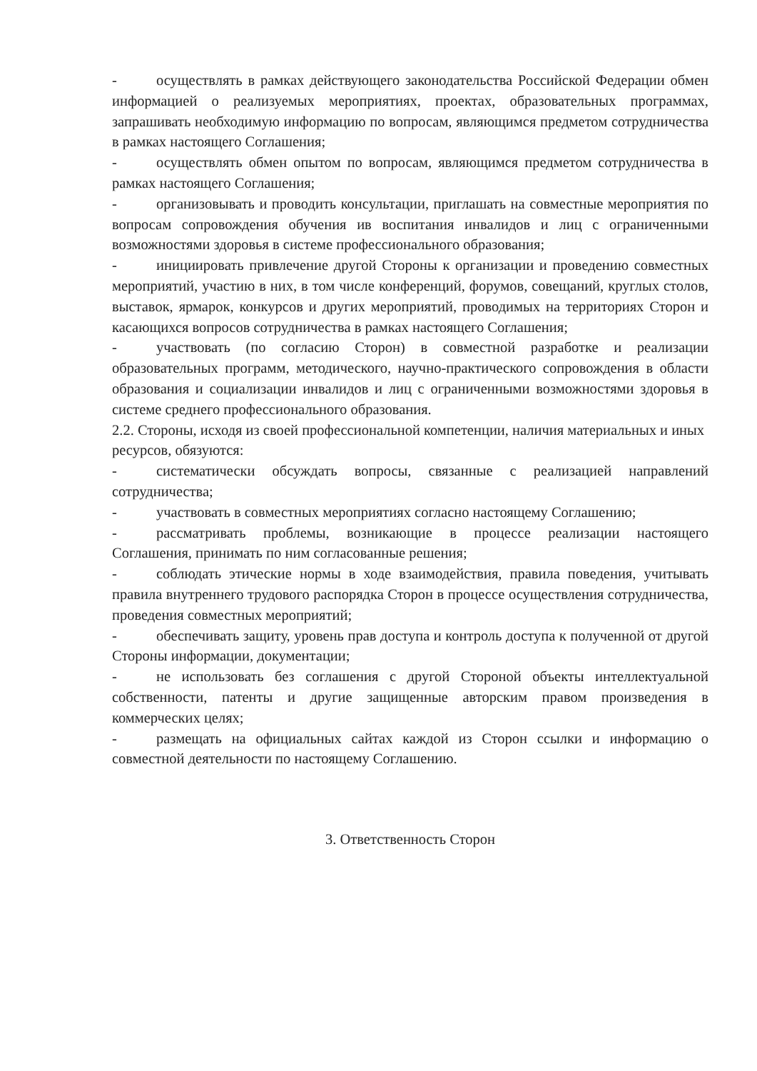- осуществлять в рамках действующего законодательства Российской Федерации обмен информацией о реализуемых мероприятиях, проектах, образовательных программах, запрашивать необходимую информацию по вопросам, являющимся предметом сотрудничества в рамках настоящего Соглашения;
- осуществлять обмен опытом по вопросам, являющимся предметом сотрудничества в рамках настоящего Соглашения;
- организовывать и проводить консультации, приглашать на совместные мероприятия по вопросам сопровождения обучения ив воспитания инвалидов и лиц с ограниченными возможностями здоровья в системе профессионального образования;
- инициировать привлечение другой Стороны к организации и проведению совместных мероприятий, участию в них, в том числе конференций, форумов, совещаний, круглых столов, выставок, ярмарок, конкурсов и других мероприятий, проводимых на территориях Сторон и касающихся вопросов сотрудничества в рамках настоящего Соглашения;
- участвовать (по согласию Сторон) в совместной разработке и реализации образовательных программ, методического, научно-практического сопровождения в области образования и социализации инвалидов и лиц с ограниченными возможностями здоровья в системе среднего профессионального образования.
2.2. Стороны, исходя из своей профессиональной компетенции, наличия материальных и иных ресурсов, обязуются:
- систематически обсуждать вопросы, связанные с реализацией направлений сотрудничества;
- участвовать в совместных мероприятиях согласно настоящему Соглашению;
- рассматривать проблемы, возникающие в процессе реализации настоящего Соглашения, принимать по ним согласованные решения;
- соблюдать этические нормы в ходе взаимодействия, правила поведения, учитывать правила внутреннего трудового распорядка Сторон в процессе осуществления сотрудничества, проведения совместных мероприятий;
- обеспечивать защиту, уровень прав доступа и контроль доступа к полученной от другой Стороны информации, документации;
- не использовать без соглашения с другой Стороной объекты интеллектуальной собственности, патенты и другие защищенные авторским правом произведения в коммерческих целях;
- размещать на официальных сайтах каждой из Сторон ссылки и информацию о совместной деятельности по настоящему Соглашению.
3. Ответственность Сторон